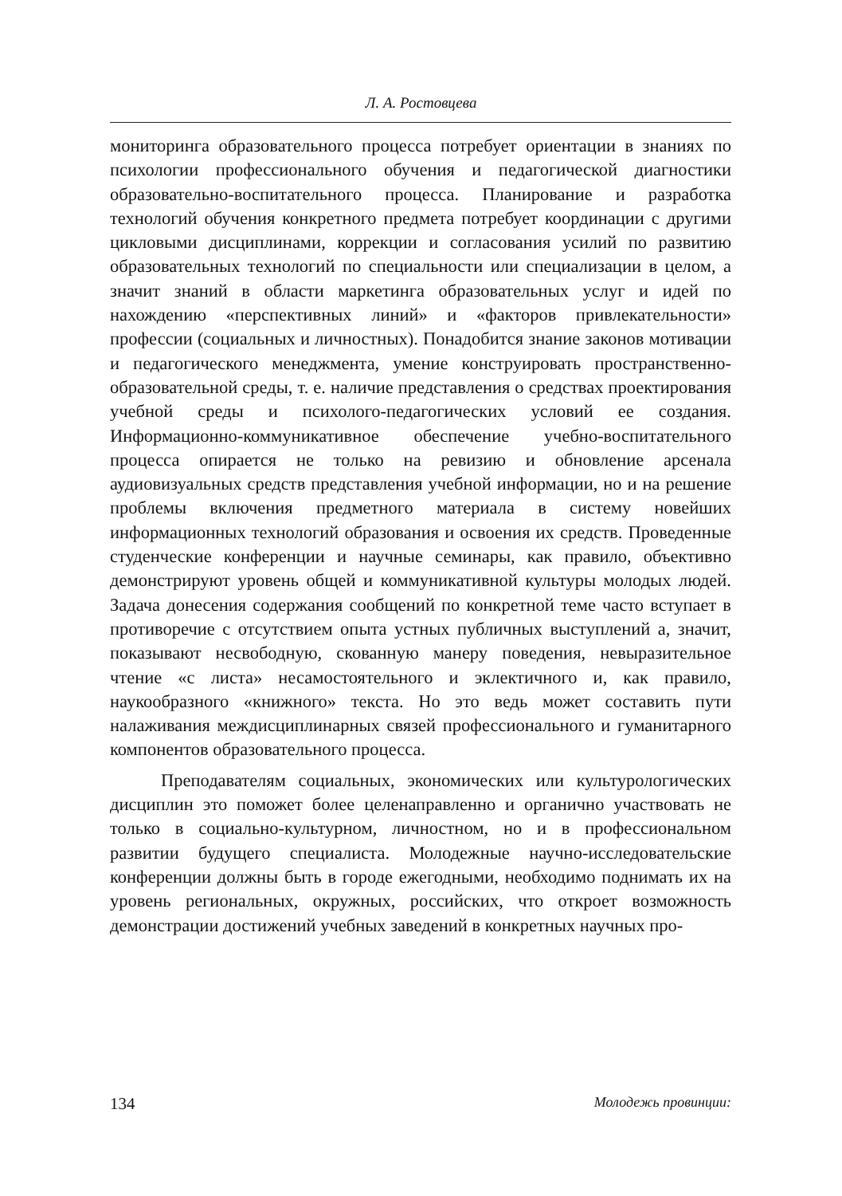Л. А. Ростовцева
мониторинга образовательного процесса потребует ориентации в знаниях по психологии профессионального обучения и педагогической диагностики образовательно-воспитательного процесса. Планирование и разработка технологий обучения конкретного предмета потребует координации с другими цикловыми дисциплинами, коррекции и согласования усилий по развитию образовательных технологий по специальности или специализации в целом, а значит знаний в области маркетинга образовательных услуг и идей по нахождению «перспективных линий» и «факторов привлекательности» профессии (социальных и личностных). Понадобится знание законов мотивации и педагогического менеджмента, умение конструировать пространственно-образовательной среды, т. е. наличие представления о средствах проектирования учебной среды и психолого-педагогических условий ее создания. Информационно-коммуникативное обеспечение учебно-воспитательного процесса опирается не только на ревизию и обновление арсенала аудиовизуальных средств представления учебной информации, но и на решение проблемы включения предметного материала в систему новейших информационных технологий образования и освоения их средств. Проведенные студенческие конференции и научные семинары, как правило, объективно демонстрируют уровень общей и коммуникативной культуры молодых людей. Задача донесения содержания сообщений по конкретной теме часто вступает в противоречие с отсутствием опыта устных публичных выступлений а, значит, показывают несвободную, скованную манеру поведения, невыразительное чтение «с листа» несамостоятельного и эклектичного и, как правило, наукообразного «книжного» текста. Но это ведь может составить пути налаживания междисциплинарных связей профессионального и гуманитарного компонентов образовательного процесса.
Преподавателям социальных, экономических или культурологических дисциплин это поможет более целенаправленно и органично участвовать не только в социально-культурном, личностном, но и в профессиональном развитии будущего специалиста. Молодежные научно-исследовательские конференции должны быть в городе ежегодными, необходимо поднимать их на уровень региональных, окружных, российских, что откроет возможность демонстрации достижений учебных заведений в конкретных научных про-
134 Молодежь провинции: